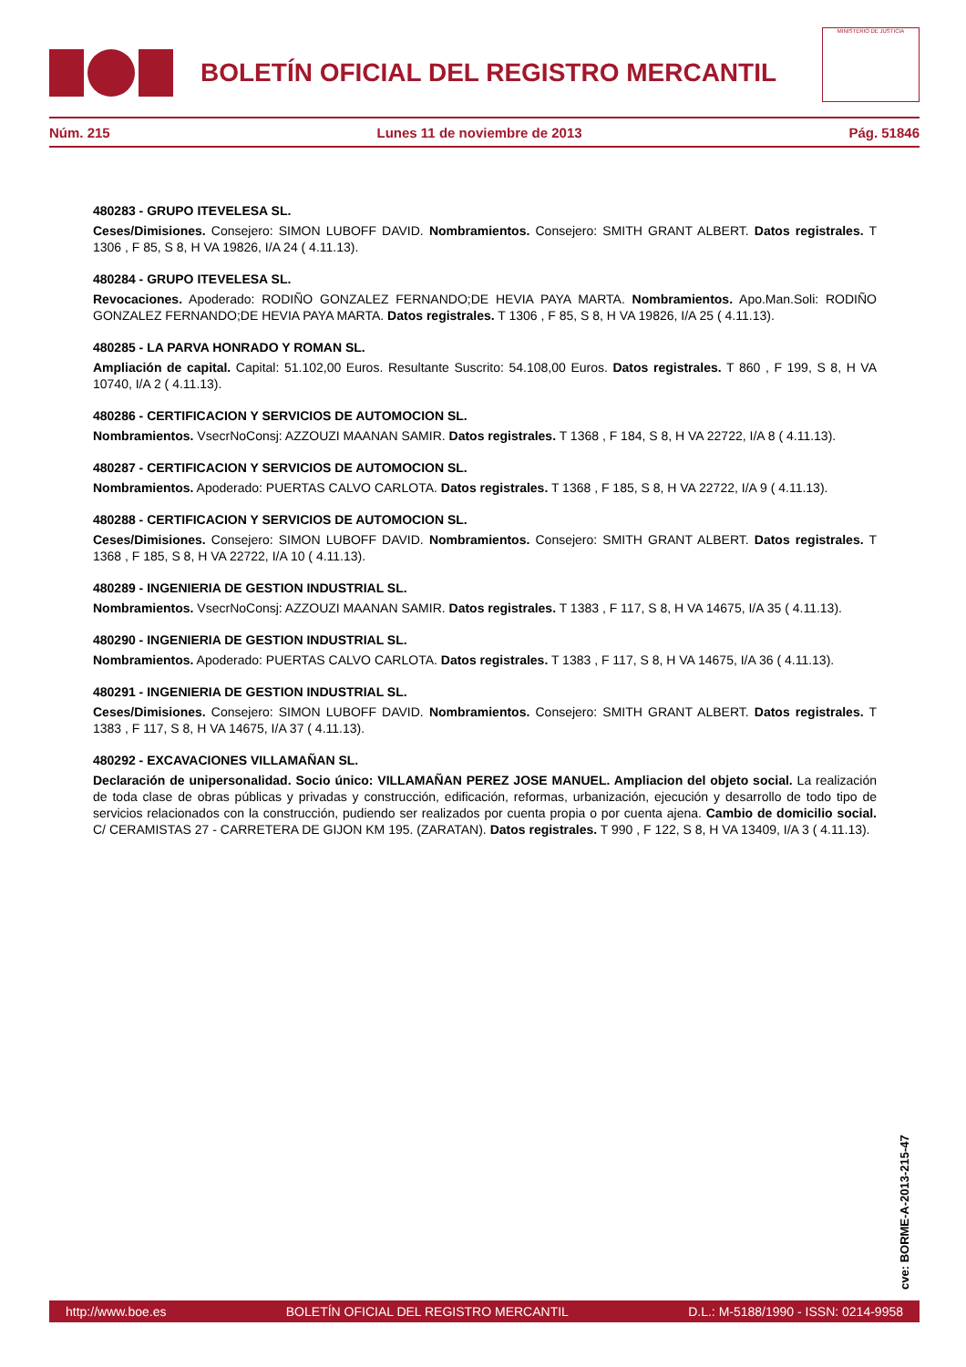BOLETÍN OFICIAL DEL REGISTRO MERCANTIL
MINISTERIO DE JUSTICIA
Núm. 215 Lunes 11 de noviembre de 2013 Pág. 51846
480283 - GRUPO ITEVELESA SL.
Ceses/Dimisiones. Consejero: SIMON LUBOFF DAVID. Nombramientos. Consejero: SMITH GRANT ALBERT. Datos registrales. T 1306 , F 85, S 8, H VA 19826, I/A 24 ( 4.11.13).
480284 - GRUPO ITEVELESA SL.
Revocaciones. Apoderado: RODIÑO GONZALEZ FERNANDO;DE HEVIA PAYA MARTA. Nombramientos. Apo.Man.Soli: RODIÑO GONZALEZ FERNANDO;DE HEVIA PAYA MARTA. Datos registrales. T 1306 , F 85, S 8, H VA 19826, I/A 25 ( 4.11.13).
480285 - LA PARVA HONRADO Y ROMAN SL.
Ampliación de capital. Capital: 51.102,00 Euros. Resultante Suscrito: 54.108,00 Euros. Datos registrales. T 860 , F 199, S 8, H VA 10740, I/A 2 ( 4.11.13).
480286 - CERTIFICACION Y SERVICIOS DE AUTOMOCION SL.
Nombramientos. VsecrNoConsj: AZZOUZI MAANAN SAMIR. Datos registrales. T 1368 , F 184, S 8, H VA 22722, I/A 8 ( 4.11.13).
480287 - CERTIFICACION Y SERVICIOS DE AUTOMOCION SL.
Nombramientos. Apoderado: PUERTAS CALVO CARLOTA. Datos registrales. T 1368 , F 185, S 8, H VA 22722, I/A 9 ( 4.11.13).
480288 - CERTIFICACION Y SERVICIOS DE AUTOMOCION SL.
Ceses/Dimisiones. Consejero: SIMON LUBOFF DAVID. Nombramientos. Consejero: SMITH GRANT ALBERT. Datos registrales. T 1368 , F 185, S 8, H VA 22722, I/A 10 ( 4.11.13).
480289 - INGENIERIA DE GESTION INDUSTRIAL SL.
Nombramientos. VsecrNoConsj: AZZOUZI MAANAN SAMIR. Datos registrales. T 1383 , F 117, S 8, H VA 14675, I/A 35 ( 4.11.13).
480290 - INGENIERIA DE GESTION INDUSTRIAL SL.
Nombramientos. Apoderado: PUERTAS CALVO CARLOTA. Datos registrales. T 1383 , F 117, S 8, H VA 14675, I/A 36 ( 4.11.13).
480291 - INGENIERIA DE GESTION INDUSTRIAL SL.
Ceses/Dimisiones. Consejero: SIMON LUBOFF DAVID. Nombramientos. Consejero: SMITH GRANT ALBERT. Datos registrales. T 1383 , F 117, S 8, H VA 14675, I/A 37 ( 4.11.13).
480292 - EXCAVACIONES VILLAMAÑAN SL.
Declaración de unipersonalidad. Socio único: VILLAMAÑAN PEREZ JOSE MANUEL. Ampliacion del objeto social. La realización de toda clase de obras públicas y privadas y construcción, edificación, reformas, urbanización, ejecución y desarrollo de todo tipo de servicios relacionados con la construcción, pudiendo ser realizados por cuenta propia o por cuenta ajena. Cambio de domicilio social. C/ CERAMISTAS 27 - CARRETERA DE GIJON KM 195. (ZARATAN). Datos registrales. T 990 , F 122, S 8, H VA 13409, I/A 3 ( 4.11.13).
cve: BORME-A-2013-215-47
http://www.boe.es BOLETÍN OFICIAL DEL REGISTRO MERCANTIL D.L.: M-5188/1990 - ISSN: 0214-9958